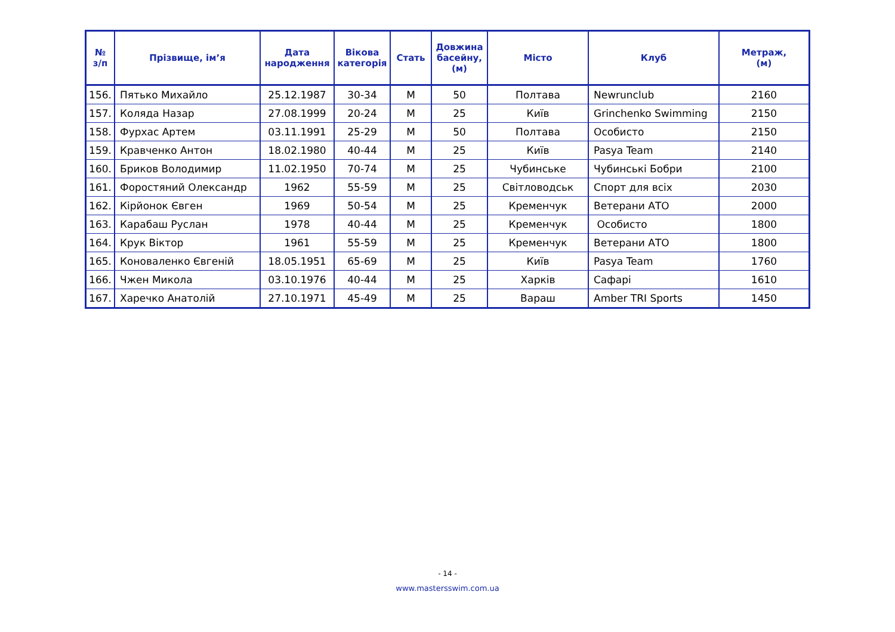| № з/п | Прізвище, ім’я | Дата народження | Вікова категорія | Стать | Довжина басейну, (м) | Місто | Клуб | Метраж, (м) |
| --- | --- | --- | --- | --- | --- | --- | --- | --- |
| 156. | Пятько Михайло | 25.12.1987 | 30-34 | М | 50 | Полтава | Newrunclub | 2160 |
| 157. | Коляда Назар | 27.08.1999 | 20-24 | М | 25 | Київ | Grinchenko Swimming | 2150 |
| 158. | Фурхас Артем | 03.11.1991 | 25-29 | М | 50 | Полтава | Особисто | 2150 |
| 159. | Кравченко Антон | 18.02.1980 | 40-44 | М | 25 | Київ | Pasya Team | 2140 |
| 160. | Бриков Володимир | 11.02.1950 | 70-74 | М | 25 | Чубинське | Чубинські Бобри | 2100 |
| 161. | Форостяний Олександр | 1962 | 55-59 | М | 25 | Світловодськ | Спорт для всіх | 2030 |
| 162. | Кірйонок Євген | 1969 | 50-54 | М | 25 | Кременчук | Ветерани АТО | 2000 |
| 163. | Карабаш Руслан | 1978 | 40-44 | М | 25 | Кременчук | Особисто | 1800 |
| 164. | Крук Віктор | 1961 | 55-59 | М | 25 | Кременчук | Ветерани АТО | 1800 |
| 165. | Коноваленко Євгеній | 18.05.1951 | 65-69 | М | 25 | Київ | Pasya Team | 1760 |
| 166. | Чжен Микола | 03.10.1976 | 40-44 | М | 25 | Харків | Сафарі | 1610 |
| 167. | Харечко Анатолій | 27.10.1971 | 45-49 | М | 25 | Вараш | Amber TRI Sports | 1450 |
- 14 -
www.mastersswim.com.ua